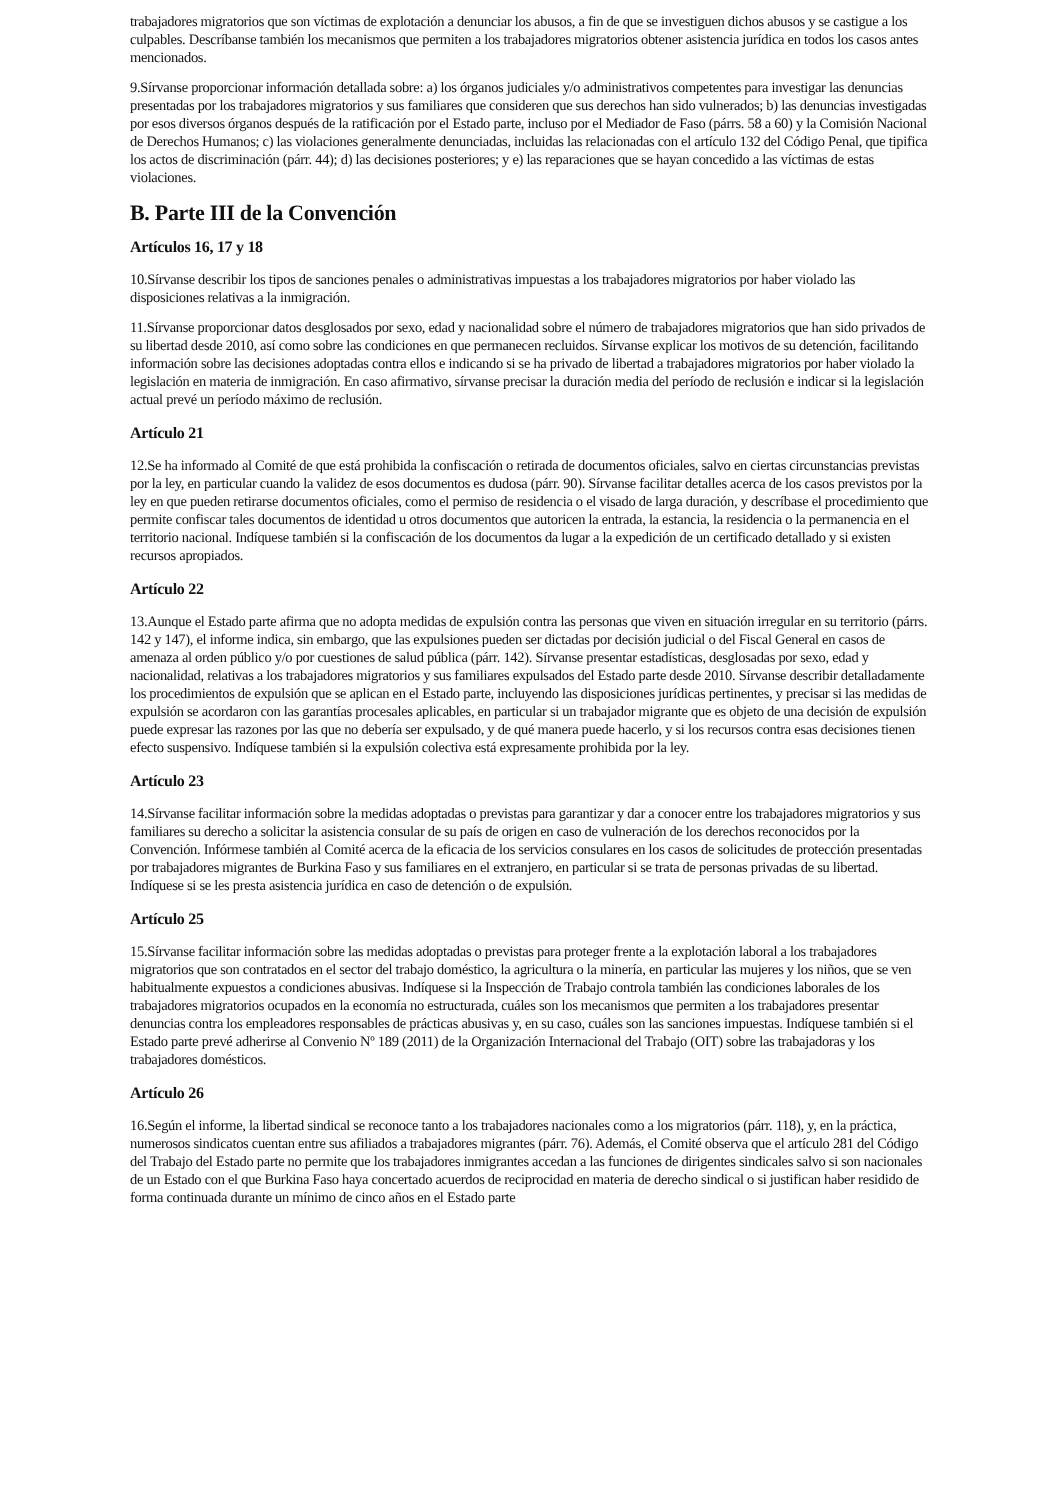trabajadores migratorios que son víctimas de explotación a denunciar los abusos, a fin de que se investiguen dichos abusos y se castigue a los culpables. Descríbanse también los mecanismos que permiten a los trabajadores migratorios obtener asistencia jurídica en todos los casos antes mencionados.
9.Sírvanse proporcionar información detallada sobre: a) los órganos judiciales y/o administrativos competentes para investigar las denuncias presentadas por los trabajadores migratorios y sus familiares que consideren que sus derechos han sido vulnerados; b) las denuncias investigadas por esos diversos órganos después de la ratificación por el Estado parte, incluso por el Mediador de Faso (párrs. 58 a 60) y la Comisión Nacional de Derechos Humanos; c) las violaciones generalmente denunciadas, incluidas las relacionadas con el artículo 132 del Código Penal, que tipifica los actos de discriminación (párr. 44); d) las decisiones posteriores; y e) las reparaciones que se hayan concedido a las víctimas de estas violaciones.
B. Parte III de la Convención
Artículos 16, 17 y 18
10.Sírvanse describir los tipos de sanciones penales o administrativas impuestas a los trabajadores migratorios por haber violado las disposiciones relativas a la inmigración.
11.Sírvanse proporcionar datos desglosados por sexo, edad y nacionalidad sobre el número de trabajadores migratorios que han sido privados de su libertad desde 2010, así como sobre las condiciones en que permanecen recluidos. Sírvanse explicar los motivos de su detención, facilitando información sobre las decisiones adoptadas contra ellos e indicando si se ha privado de libertad a trabajadores migratorios por haber violado la legislación en materia de inmigración. En caso afirmativo, sírvanse precisar la duración media del período de reclusión e indicar si la legislación actual prevé un período máximo de reclusión.
Artículo 21
12.Se ha informado al Comité de que está prohibida la confiscación o retirada de documentos oficiales, salvo en ciertas circunstancias previstas por la ley, en particular cuando la validez de esos documentos es dudosa (párr. 90). Sírvanse facilitar detalles acerca de los casos previstos por la ley en que pueden retirarse documentos oficiales, como el permiso de residencia o el visado de larga duración, y descríbase el procedimiento que permite confiscar tales documentos de identidad u otros documentos que autoricen la entrada, la estancia, la residencia o la permanencia en el territorio nacional. Indíquese también si la confiscación de los documentos da lugar a la expedición de un certificado detallado y si existen recursos apropiados.
Artículo 22
13.Aunque el Estado parte afirma que no adopta medidas de expulsión contra las personas que viven en situación irregular en su territorio (párrs. 142 y 147), el informe indica, sin embargo, que las expulsiones pueden ser dictadas por decisión judicial o del Fiscal General en casos de amenaza al orden público y/o por cuestiones de salud pública (párr. 142). Sírvanse presentar estadísticas, desglosadas por sexo, edad y nacionalidad, relativas a los trabajadores migratorios y sus familiares expulsados del Estado parte desde 2010. Sírvanse describir detalladamente los procedimientos de expulsión que se aplican en el Estado parte, incluyendo las disposiciones jurídicas pertinentes, y precisar si las medidas de expulsión se acordaron con las garantías procesales aplicables, en particular si un trabajador migrante que es objeto de una decisión de expulsión puede expresar las razones por las que no debería ser expulsado, y de qué manera puede hacerlo, y si los recursos contra esas decisiones tienen efecto suspensivo. Indíquese también si la expulsión colectiva está expresamente prohibida por la ley.
Artículo 23
14.Sírvanse facilitar información sobre la medidas adoptadas o previstas para garantizar y dar a conocer entre los trabajadores migratorios y sus familiares su derecho a solicitar la asistencia consular de su país de origen en caso de vulneración de los derechos reconocidos por la Convención. Infórmese también al Comité acerca de la eficacia de los servicios consulares en los casos de solicitudes de protección presentadas por trabajadores migrantes de Burkina Faso y sus familiares en el extranjero, en particular si se trata de personas privadas de su libertad. Indíquese si se les presta asistencia jurídica en caso de detención o de expulsión.
Artículo 25
15.Sírvanse facilitar información sobre las medidas adoptadas o previstas para proteger frente a la explotación laboral a los trabajadores migratorios que son contratados en el sector del trabajo doméstico, la agricultura o la minería, en particular las mujeres y los niños, que se ven habitualmente expuestos a condiciones abusivas. Indíquese si la Inspección de Trabajo controla también las condiciones laborales de los trabajadores migratorios ocupados en la economía no estructurada, cuáles son los mecanismos que permiten a los trabajadores presentar denuncias contra los empleadores responsables de prácticas abusivas y, en su caso, cuáles son las sanciones impuestas. Indíquese también si el Estado parte prevé adherirse al Convenio Nº 189 (2011) de la Organización Internacional del Trabajo (OIT) sobre las trabajadoras y los trabajadores domésticos.
Artículo 26
16.Según el informe, la libertad sindical se reconoce tanto a los trabajadores nacionales como a los migratorios (párr. 118), y, en la práctica, numerosos sindicatos cuentan entre sus afiliados a trabajadores migrantes (párr. 76). Además, el Comité observa que el artículo 281 del Código del Trabajo del Estado parte no permite que los trabajadores inmigrantes accedan a las funciones de dirigentes sindicales salvo si son nacionales de un Estado con el que Burkina Faso haya concertado acuerdos de reciprocidad en materia de derecho sindical o si justifican haber residido de forma continuada durante un mínimo de cinco años en el Estado parte